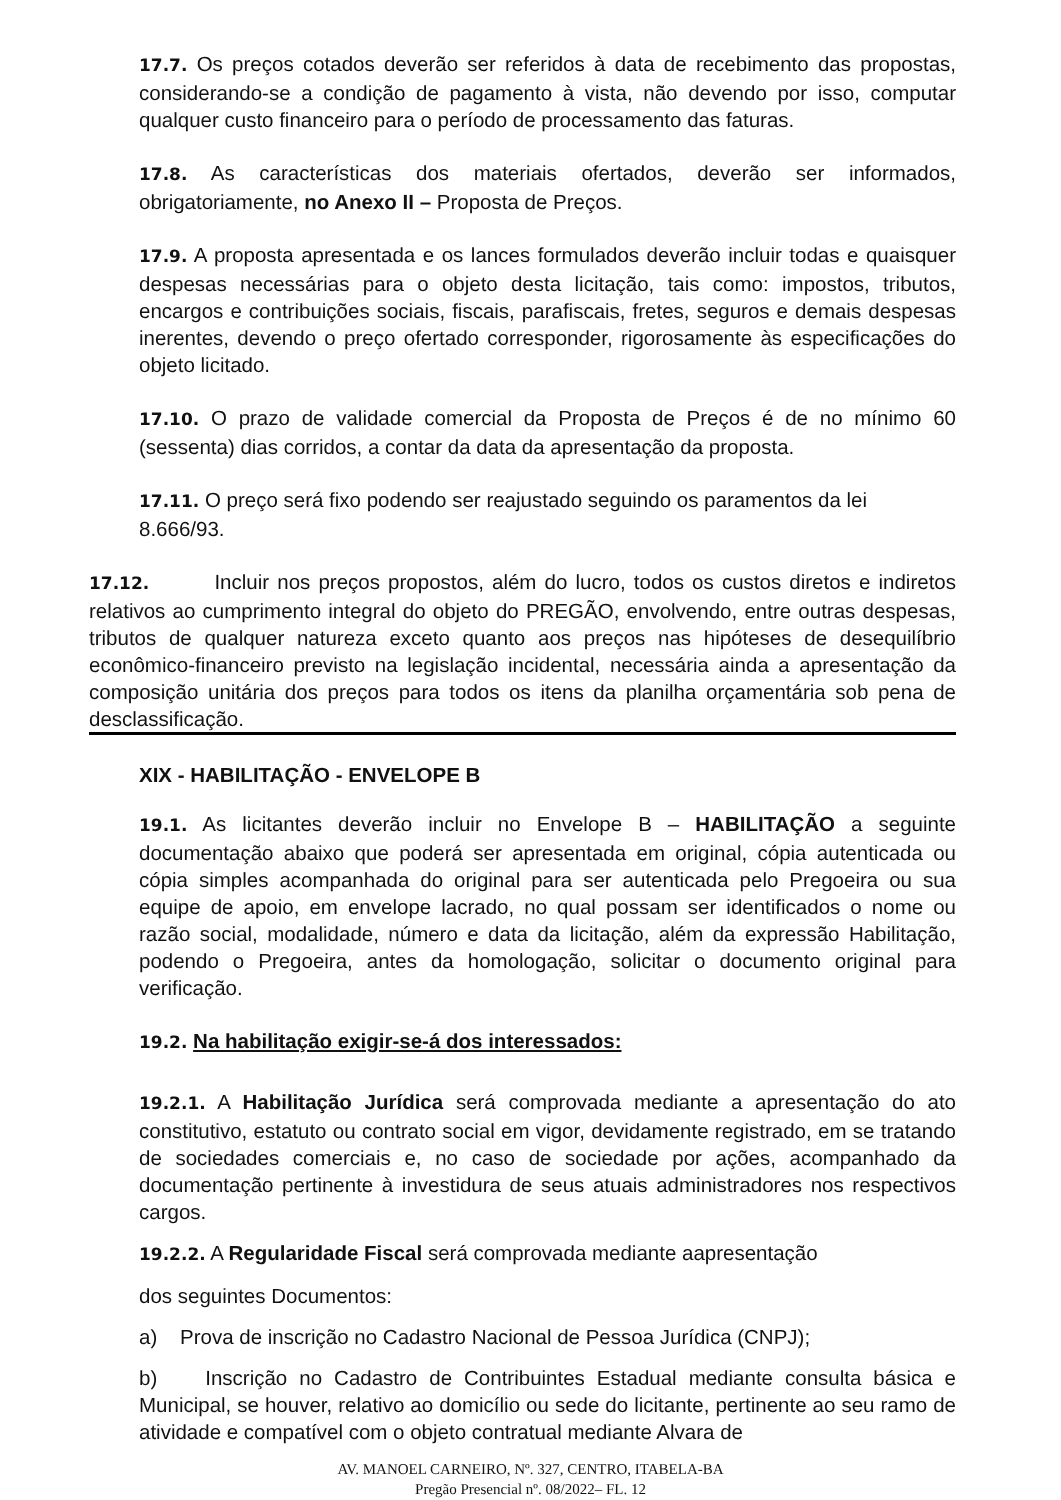17.7. Os preços cotados deverão ser referidos à data de recebimento das propostas, considerando-se a condição de pagamento à vista, não devendo por isso, computar qualquer custo financeiro para o período de processamento das faturas.
17.8. As características dos materiais ofertados, deverão ser informados, obrigatoriamente, no Anexo II – Proposta de Preços.
17.9. A proposta apresentada e os lances formulados deverão incluir todas e quaisquer despesas necessárias para o objeto desta licitação, tais como: impostos, tributos, encargos e contribuições sociais, fiscais, parafiscais, fretes, seguros e demais despesas inerentes, devendo o preço ofertado corresponder, rigorosamente às especificações do objeto licitado.
17.10. O prazo de validade comercial da Proposta de Preços é de no mínimo 60 (sessenta) dias corridos, a contar da data da apresentação da proposta.
17.11. O preço será fixo podendo ser reajustado seguindo os paramentos da lei 8.666/93.
17.12. Incluir nos preços propostos, além do lucro, todos os custos diretos e indiretos relativos ao cumprimento integral do objeto do PREGÃO, envolvendo, entre outras despesas, tributos de qualquer natureza exceto quanto aos preços nas hipóteses de desequilíbrio econômico-financeiro previsto na legislação incidental, necessária ainda a apresentação da composição unitária dos preços para todos os itens da planilha orçamentária sob pena de desclassificação.
XIX - HABILITAÇÃO - ENVELOPE B
19.1. As licitantes deverão incluir no Envelope B – HABILITAÇÃO a seguinte documentação abaixo que poderá ser apresentada em original, cópia autenticada ou cópia simples acompanhada do original para ser autenticada pelo Pregoeira ou sua equipe de apoio, em envelope lacrado, no qual possam ser identificados o nome ou razão social, modalidade, número e data da licitação, além da expressão Habilitação, podendo o Pregoeira, antes da homologação, solicitar o documento original para verificação.
19.2. Na habilitação exigir-se-á dos interessados:
19.2.1. A Habilitação Jurídica será comprovada mediante a apresentação do ato constitutivo, estatuto ou contrato social em vigor, devidamente registrado, em se tratando de sociedades comerciais e, no caso de sociedade por ações, acompanhado da documentação pertinente à investidura de seus atuais administradores nos respectivos cargos.
19.2.2. A Regularidade Fiscal será comprovada mediante aapresentação
dos seguintes Documentos:
a) Prova de inscrição no Cadastro Nacional de Pessoa Jurídica (CNPJ);
b) Inscrição no Cadastro de Contribuintes Estadual mediante consulta básica e Municipal, se houver, relativo ao domicílio ou sede do licitante, pertinente ao seu ramo de atividade e compatível com o objeto contratual mediante Alvara de
AV. MANOEL CARNEIRO, Nº. 327, CENTRO, ITABELA-BA
Pregão Presencial nº. 08/2022– FL. 12